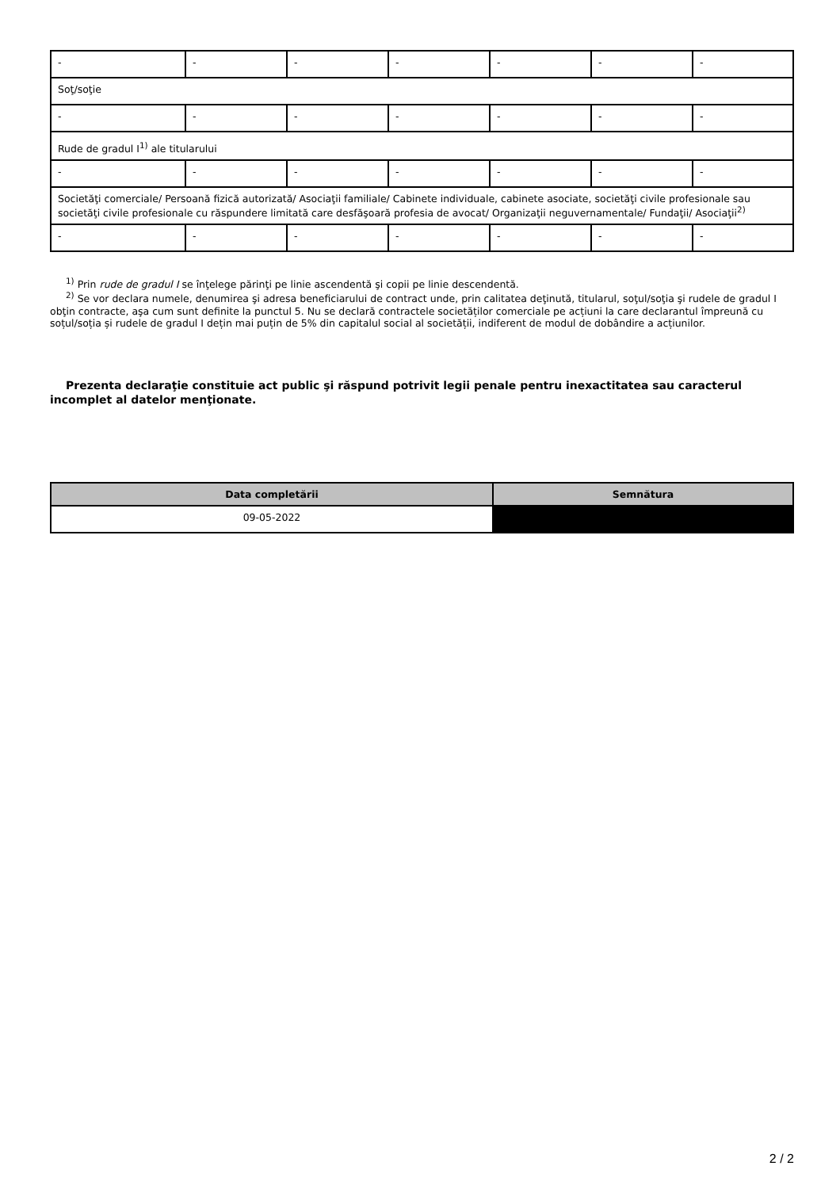| - | - | - | - | - | - | - |
| Soţ/soţie | | | | | | |
| - | - | - | - | - | - | - |
| Rude de gradul I<sup>1)</sup> ale titularului | | | | | | |
| - | - | - | - | - | - | - |
| Societăţi comerciale/ Persoană fizică autorizată/ Asociaţii familiale/ Cabinete individuale, cabinete asociate, societăţi civile profesionale sau societăţi civile profesionale cu răspundere limitată care desfăşoară profesia de avocat/ Organizaţii neguvernamentale/ Fundaţii/ Asociaţii<sup>2)</sup> | | | | | | |
| - | - | - | - | - | - | - |
<sup>1)</sup> Prin rude de gradul I se înţelege părinţi pe linie ascendentă şi copii pe linie descendentă.
<sup>2)</sup> Se vor declara numele, denumirea şi adresa beneficiarului de contract unde, prin calitatea deţinută, titularul, soţul/soţia şi rudele de gradul I obţin contracte, aşa cum sunt definite la punctul 5. Nu se declară contractele societăților comerciale pe acțiuni la care declarantul împreună cu soțul/soția și rudele de gradul I dețin mai puțin de 5% din capitalul social al societății, indiferent de modul de dobândire a acțiunilor.
Prezenta declaraţie constituie act public şi răspund potrivit legii penale pentru inexactitatea sau caracterul incomplet al datelor menţionate.
| Data completării | Semnătura |
| --- | --- |
| 09-05-2022 | |
2 / 2